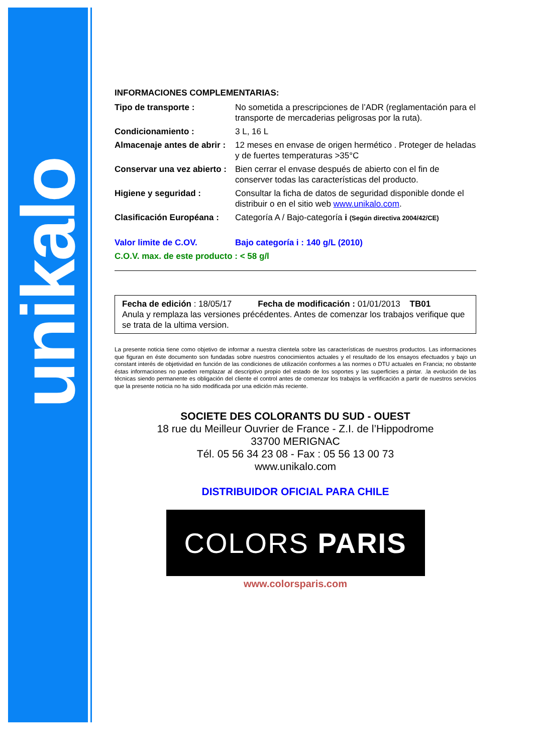unikalo
INFORMACIONES COMPLEMENTARIAS:
Tipo de transporte : No sometida a prescripciones de l’ADR (reglamentación para el transporte de mercaderias peligrosas por la ruta).
Condicionamiento : 3 L, 16 L
Almacenaje antes de abrir :
12 meses en envase de origen hermético . Proteger de heladas y de fuertes temperaturas >35°C
Conservar una vez abierto :
Bien cerrar el envase después de abierto con el fin de conserver todas las características del producto.
Higiene y seguridad : Consultar la ficha de datos de seguridad disponible donde el distribuir o en el sitio web www.unikalo.com.
Clasificación Européana :
Categoría A / Bajo-categoría i (Según directiva 2004/42/CE)
Valor limite de C.OV. Bajo categoría i : 140 g/L (2010)
C.O.V. max. de este producto : < 58 g/l
Fecha de edición : 18/05/17 Fecha de modificación : 01/01/2013 TB01
Anula y remplaza las versiones précédentes. Antes de comenzar los trabajos verifique que se trata de la ultima version.
La presente noticia tiene como objetivo de informar a nuestra clientela sobre las características de nuestros productos. Las informaciones que figuran en éste documento son fundadas sobre nuestros conocimientos actuales y el resultado de los ensayos efectuados y bajo un constant interés de objetividad en función de las condiciones de utilización conformes a las normes o DTU actuales en Francia; no obstante éstas informaciones no pueden remplazar al descriptivo propio del estado de los soportes y las superficies a pintar. .la evolución de las técnicas siendo permanente es obligación del cliente el control antes de comenzar los trabajos la verfificación a partir de nuestros servicios que la presente noticia no ha sido modificada por una edición más reciente.
SOCIETE DES COLORANTS DU SUD - OUEST
18 rue du Meilleur Ouvrier de France - Z.I. de l’Hippodrome
33700 MERIGNAC
Tél. 05 56 34 23 08 - Fax : 05 56 13 00 73
www.unikalo.com
DISTRIBUIDOR OFICIAL PARA CHILE
COLORS PARIS
www.colorsparis.com